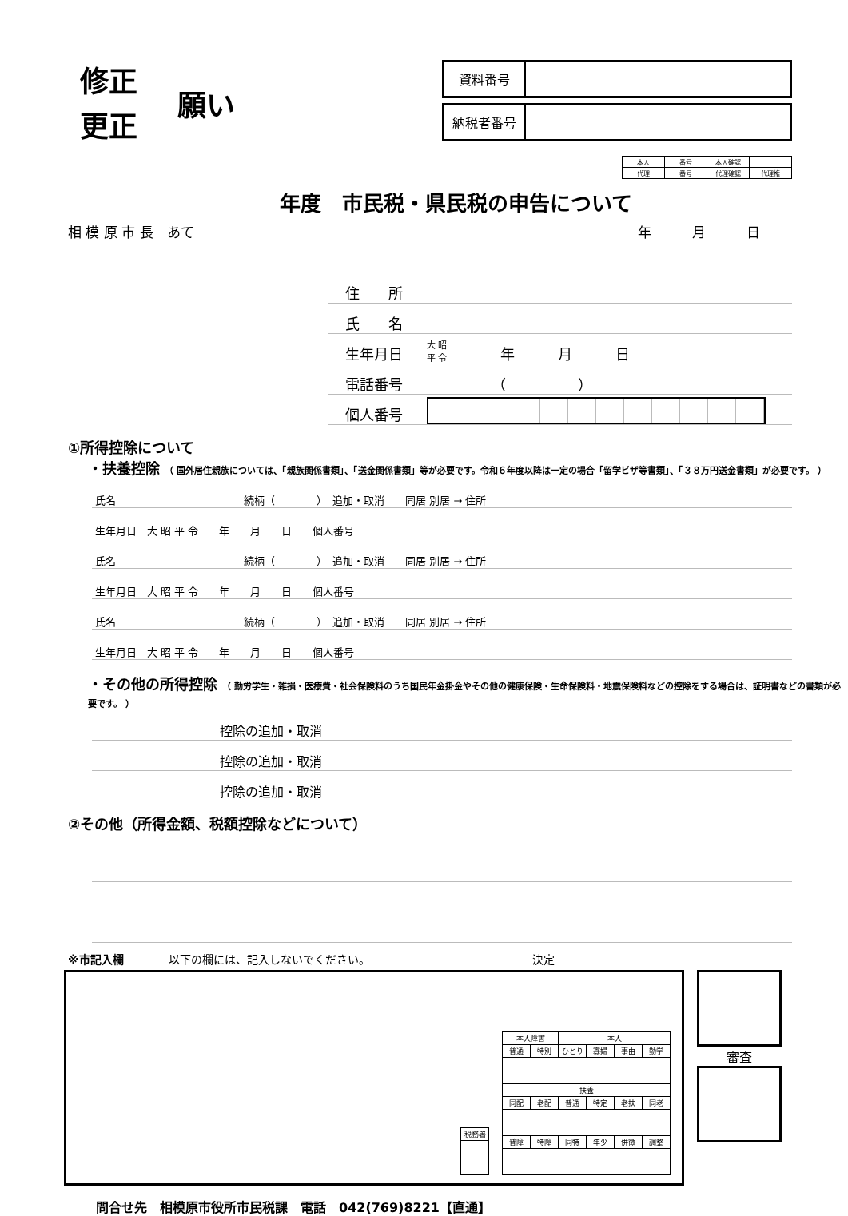修正
更正
願い
資料番号
納税者番号
| 本人 | 番号 | 本人確認 | |
| 代理 | 番号 | 代理確認 | 代理権 |
年度　市民税・県民税の申告について
相 模 原 市 長　あて 年　　　月　　　日
住　　所
氏　　名
生年月日 大 昭
平 令　　年　　　月　　　日
電話番号　　　　　（　　　　　）
個人番号
①所得控除について
・扶養控除 （ 国外居住親族については、「親族関係書類」、「送金関係書類」等が必要です。令和６年度以降は一定の場合「留学ビザ等書類」、「３８万円送金書類」が必要です。 ）
氏名　　　　　　　　　　　　 続柄（　　　　）　追加・取消　　同居 別居 → 住所
生年月日　大 昭 平 令　　年　　月　　日　　個人番号
氏名　　　　　　　　　　　　 続柄（　　　　）　追加・取消　　同居 別居 → 住所
生年月日　大 昭 平 令　　年　　月　　日　　個人番号
氏名　　　　　　　　　　　　 続柄（　　　　）　追加・取消　　同居 別居 → 住所
生年月日　大 昭 平 令　　年　　月　　日　　個人番号
・その他の所得控除 （ 勤労学生・雑損・医療費・社会保険料のうち国民年金掛金やその他の健康保険・生命保険料・地震保険料などの控除をする場合は、証明書などの書類が必要です。 ）
控除の追加・取消
控除の追加・取消
控除の追加・取消
②その他（所得金額、税額控除などについて）
※市記入欄　　　　以下の欄には、記入しないでください。　　　　　　　　　　　　　　　決定
| 税務署 |
| 本人障害 | | 本人 | | | |
| 普通 | 特別 | ひとり | 寡婦 | 事由 | 勤学 |
| 扶養 | | | | | |
| 同配 | 老配 | 普通 | 特定 | 老扶 | 同老 |
| 普障 | 特障 | 同特 | 年少 | 併徴 | 調整 |
審査
問合せ先　相模原市役所市民税課　電話　042(769)8221【直通】